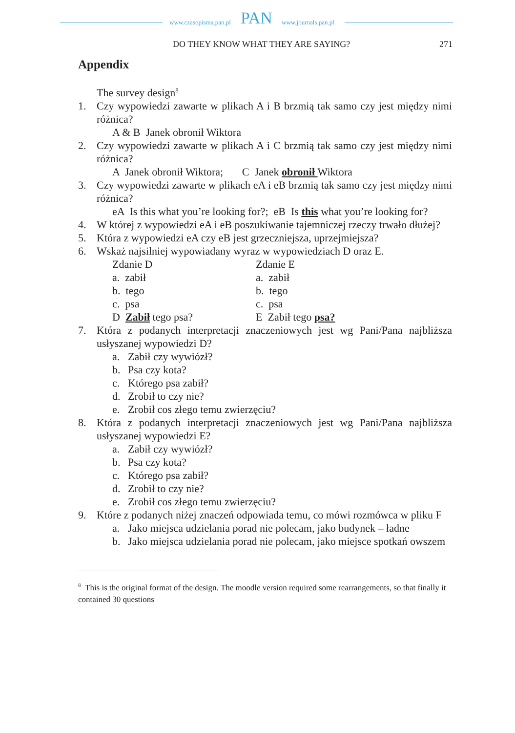www.czasopisma.pan.pl PAN www.journals.pan.pl
DO THEY KNOW WHAT THEY ARE SAYING? 271
Appendix
The survey design<sup>8</sup>
1. Czy wypowiedzi zawarte w plikach A i B brzmią tak samo czy jest między nimi różnica?
A & B Janek obronił Wiktora
2. Czy wypowiedzi zawarte w plikach A i C brzmią tak samo czy jest między nimi różnica?
A Janek obronił Wiktora; C Janek obronił Wiktora
3. Czy wypowiedzi zawarte w plikach eA i eB brzmią tak samo czy jest między nimi różnica?
eA Is this what you’re looking for?; eB Is this what you’re looking for?
4. W której z wypowiedzi eA i eB poszukiwanie tajemniczej rzeczy trwało dłużej?
5. Która z wypowiedzi eA czy eB jest grzeczniejsza, uprzejmiejsza?
6. Wskaż najsilniej wypowiadany wyraz w wypowiedziach D oraz E.
Zdanie D Zdanie E
a. zabił a. zabił
b. tego b. tego
c. psa c. psa
D Zabił tego psa? E Zabił tego psa?
7. Która z podanych interpretacji znaczeniowych jest wg Pani/Pana najbliższa usłyszanej wypowiedzi D?
a. Zabił czy wywiózł?
b. Psa czy kota?
c. Którego psa zabił?
d. Zrobił to czy nie?
e. Zrobił cos złego temu zwierzęciu?
8. Która z podanych interpretacji znaczeniowych jest wg Pani/Pana najbliższa usłyszanej wypowiedzi E?
a. Zabił czy wywiózł?
b. Psa czy kota?
c. Którego psa zabił?
d. Zrobił to czy nie?
e. Zrobił cos złego temu zwierzęciu?
9. Które z podanych niżej znaczeń odpowiada temu, co mówi rozmówca w pliku F
a. Jako miejsca udzielania porad nie polecam, jako budynek – ładne
b. Jako miejsca udzielania porad nie polecam, jako miejsce spotkań owszem
<sup>8</sup> This is the original format of the design. The moodle version required some rearrangements, so that finally it contained 30 questions